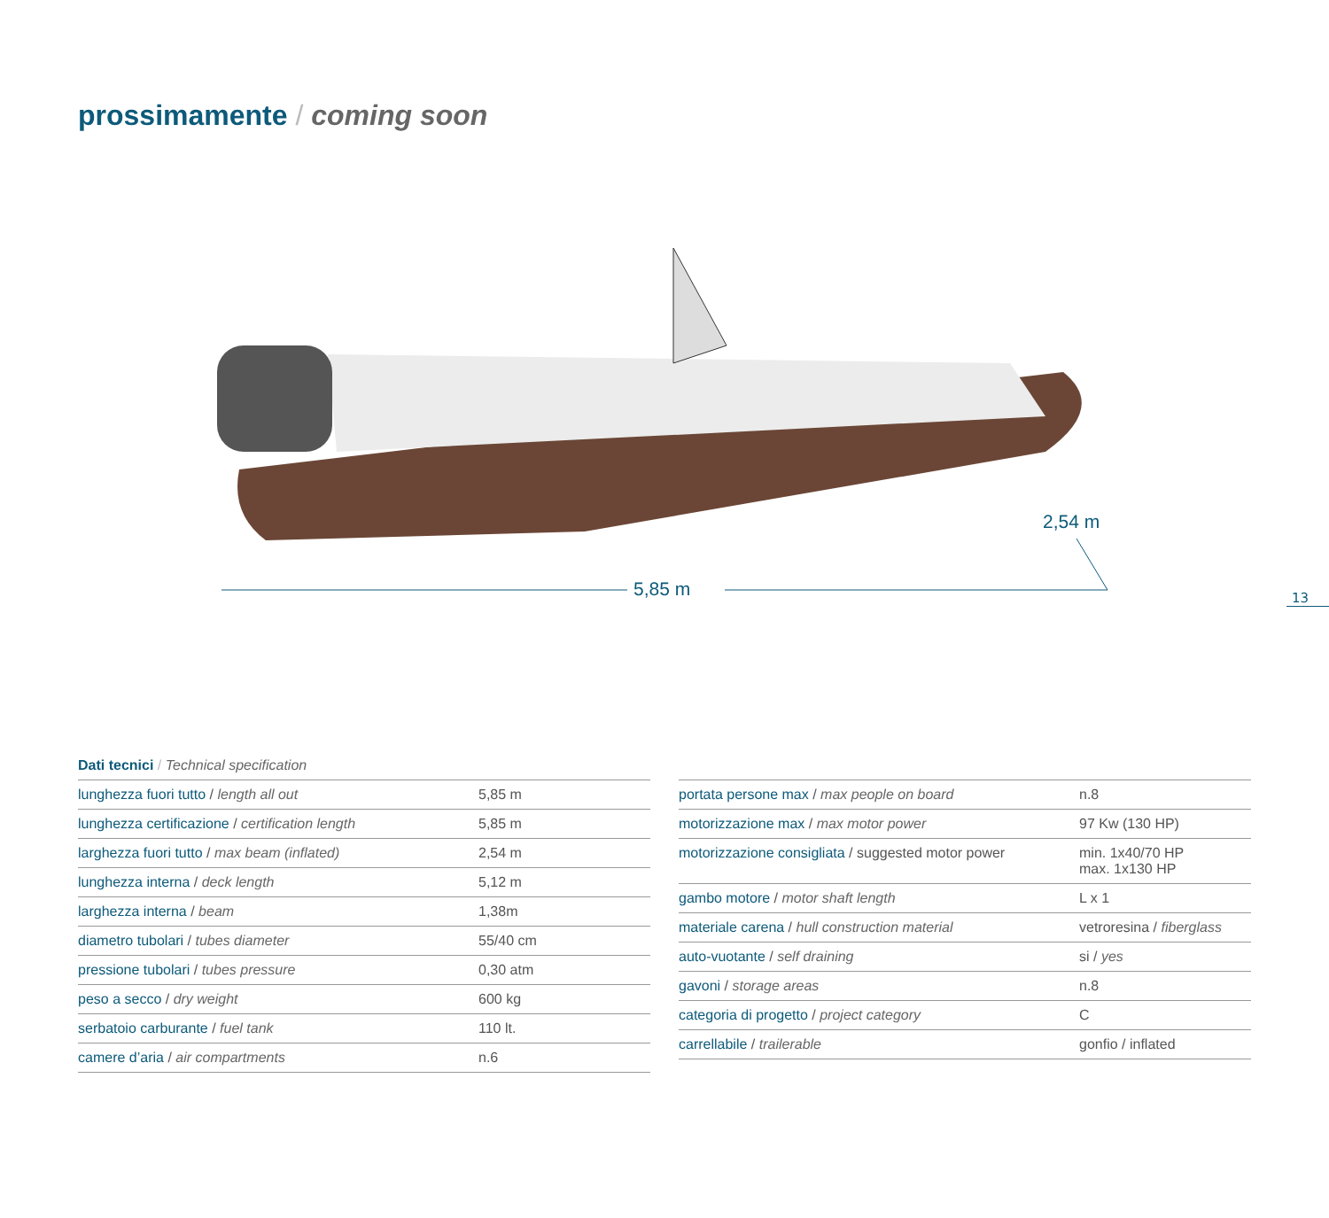prossimamente / coming soon
5,85 m
2,54 m
13
Dati tecnici / Technical specification
| lunghezza fuori tutto / length all out | 5,85 m |
| lunghezza certificazione / certification length | 5,85 m |
| larghezza fuori tutto / max beam (inflated) | 2,54 m |
| lunghezza interna / deck length | 5,12 m |
| larghezza interna / beam | 1,38m |
| diametro tubolari / tubes diameter | 55/40 cm |
| pressione tubolari / tubes pressure | 0,30 atm |
| peso a secco / dry weight | 600 kg |
| serbatoio carburante / fuel tank | 110 lt. |
| camere d’aria / air compartments | n.6 |
| portata persone max / max people on board | n.8 |
| motorizzazione max / max motor power | 97 Kw (130 HP) |
| motorizzazione consigliata / suggested motor power | min. 1x40/70 HP max. 1x130 HP |
| gambo motore / motor shaft length | L x 1 |
| materiale carena / hull construction material | vetroresina / fiberglass |
| auto-vuotante / self draining | si / yes |
| gavoni / storage areas | n.8 |
| categoria di progetto / project category | C |
| carrellabile / trailerable | gonfio / inflated |